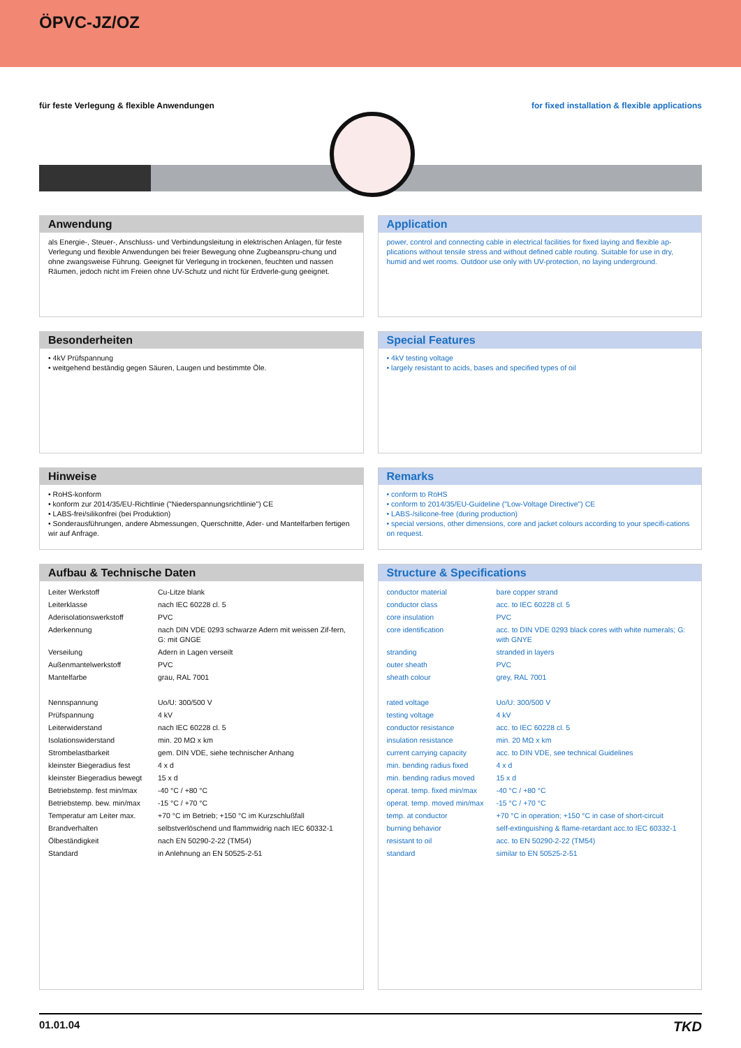ÖPVC-JZ/OZ
für feste Verlegung & flexible Anwendungen for fixed installation & flexible applications
Anwendung
als Energie-, Steuer-, Anschluss- und Verbindungsleitung in elektrischen Anlagen, für feste Verlegung und flexible Anwendungen bei freier Bewegung ohne Zugbeanspru-chung und ohne zwangsweise Führung. Geeignet für Verlegung in trockenen, feuchten und nassen Räumen, jedoch nicht im Freien ohne UV-Schutz und nicht für Erdverle-gung geeignet.
Application
power, control and connecting cable in electrical facilities for fixed laying and flexible ap-plications without tensile stress and without defined cable routing. Suitable for use in dry, humid and wet rooms. Outdoor use only with UV-protection, no laying underground.
Besonderheiten
• 4kV Prüfspannung
• weitgehend beständig gegen Säuren, Laugen und bestimmte Öle.
Special Features
• 4kV testing voltage
• largely resistant to acids, bases and specified types of oil
Hinweise
• RoHS-konform
• konform zur 2014/35/EU-Richtlinie ("Niederspannungsrichtlinie") CE
• LABS-frei/silikonfrei (bei Produktion)
• Sonderausführungen, andere Abmessungen, Querschnitte, Ader- und Mantelfarben fertigen wir auf Anfrage.
Remarks
• conform to RoHS
• conform to 2014/35/EU-Guideline ("Low-Voltage Directive") CE
• LABS-/silicone-free (during production)
• special versions, other dimensions, core and jacket colours according to your specifi-cations on request.
Aufbau & Technische Daten
| Leiter Werkstoff | Cu-Litze blank |
| Leiterklasse | nach IEC 60228 cl. 5 |
| Aderisolationswerkstoff | PVC |
| Aderkennung | nach DIN VDE 0293 schwarze Adern mit weissen Zif-fern, G: mit GNGE |
| Verseilung | Adern in Lagen verseilt |
| Außenmantelwerkstoff | PVC |
| Mantelfarbe | grau, RAL 7001 |
| Nennspannung | Uo/U: 300/500 V |
| Prüfspannung | 4 kV |
| Leiterwiderstand | nach IEC 60228 cl. 5 |
| Isolationswiderstand | min. 20 MΩ x km |
| Strombelastbarkeit | gem. DIN VDE, siehe technischer Anhang |
| kleinster Biegeradius fest | 4 x d |
| kleinster Biegeradius bewegt | 15 x d |
| Betriebstemp. fest min/max | -40 °C / +80 °C |
| Betriebstemp. bew. min/max | -15 °C / +70 °C |
| Temperatur am Leiter max. | +70 °C im Betrieb; +150 °C im Kurzschlußfall |
| Brandverhalten | selbstverlöschend und flammwidrig nach IEC 60332-1 |
| Ölbeständigkeit | nach EN 50290-2-22 (TM54) |
| Standard | in Anlehnung an EN 50525-2-51 |
Structure & Specifications
| conductor material | bare copper strand |
| conductor class | acc. to IEC 60228 cl. 5 |
| core insulation | PVC |
| core identification | acc. to DIN VDE 0293 black cores with white numerals; G: with GNYE |
| stranding | stranded in layers |
| outer sheath | PVC |
| sheath colour | grey, RAL 7001 |
| rated voltage | Uo/U: 300/500 V |
| testing voltage | 4 kV |
| conductor resistance | acc. to IEC 60228 cl. 5 |
| insulation resistance | min. 20 MΩ x km |
| current carrying capacity | acc. to DIN VDE, see technical Guidelines |
| min. bending radius fixed | 4 x d |
| min. bending radius moved | 15 x d |
| operat. temp. fixed min/max | -40 °C / +80 °C |
| operat. temp. moved min/max | -15 °C / +70 °C |
| temp. at conductor | +70 °C in operation; +150 °C in case of short-circuit |
| burning behavior | self-extinguishing & flame-retardant acc.to IEC 60332-1 |
| resistant to oil | acc. to EN 50290-2-22 (TM54) |
| standard | similar to EN 50525-2-51 |
01.01.04 TKD